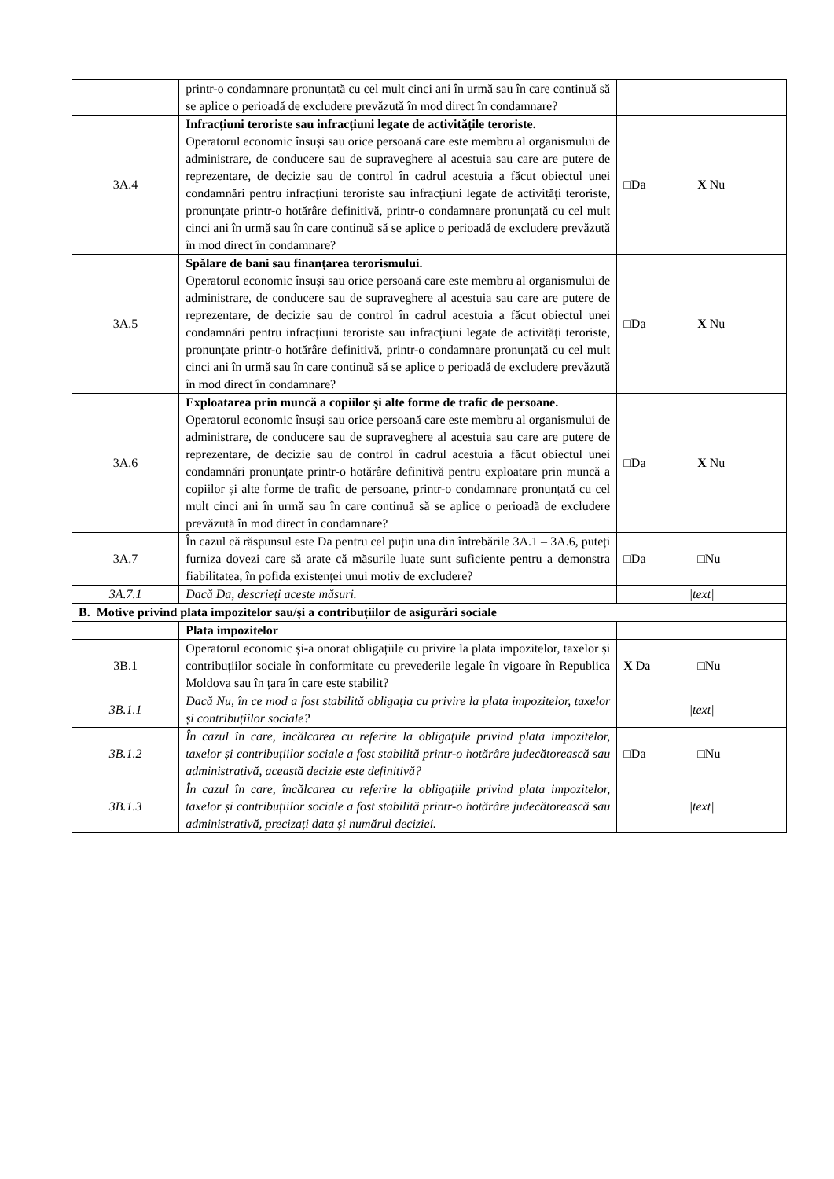| | printr-o condamnare pronunțată cu cel mult cinci ani în urmă sau în care continuă să se aplice o perioadă de excludere prevăzută în mod direct în condamnare? | |
| 3A.4 | Infracțiuni teroriste sau infracțiuni legate de activitățile teroriste. Operatorul economic însuși sau orice persoană care este membru al organismului de administrare, de conducere sau de supraveghere al acestuia sau care are putere de reprezentare, de decizie sau de control în cadrul acestuia a făcut obiectul unei condamnări pentru infracțiuni teroriste sau infracțiuni legate de activități teroriste, pronunțate printr-o hotărâre definitivă, printr-o condamnare pronunțată cu cel mult cinci ani în urmă sau în care continuă să se aplice o perioadă de excludere prevăzută în mod direct în condamnare? | □Da X Nu |
| 3A.5 | Spălare de bani sau finanțarea terorismului. Operatorul economic însuși sau orice persoană care este membru al organismului de administrare, de conducere sau de supraveghere al acestuia sau care are putere de reprezentare, de decizie sau de control în cadrul acestuia a făcut obiectul unei condamnări pentru infracțiuni teroriste sau infracțiuni legate de activități teroriste, pronunțate printr-o hotărâre definitivă, printr-o condamnare pronunțată cu cel mult cinci ani în urmă sau în care continuă să se aplice o perioadă de excludere prevăzută în mod direct în condamnare? | □Da X Nu |
| 3A.6 | Exploatarea prin muncă a copiilor și alte forme de trafic de persoane. Operatorul economic însuși sau orice persoană care este membru al organismului de administrare, de conducere sau de supraveghere al acestuia sau care are putere de reprezentare, de decizie sau de control în cadrul acestuia a făcut obiectul unei condamnări pronunțate printr-o hotărâre definitivă pentru exploatare prin muncă a copiilor și alte forme de trafic de persoane, printr-o condamnare pronunțată cu cel mult cinci ani în urmă sau în care continuă să se aplice o perioadă de excludere prevăzută în mod direct în condamnare? | □Da X Nu |
| 3A.7 | În cazul că răspunsul este Da pentru cel puțin una din întrebările 3A.1 – 3A.6, puteți furniza dovezi care să arate că măsurile luate sunt suficiente pentru a demonstra fiabilitatea, în pofida existenței unui motiv de excludere? | □Da □Nu |
| 3A.7.1 | Dacă Da, descrieți aceste măsuri. | /text/ |
| B. Motive privind plata impozitelor sau/și a contribuțiilor de asigurări sociale | | |
| | Plata impozitelor | |
| 3B.1 | Operatorul economic și-a onorat obligațiile cu privire la plata impozitelor, taxelor și contribuțiilor sociale în conformitate cu prevederile legale în vigoare în Republica Moldova sau în țara în care este stabilit? | X Da □Nu |
| 3B.1.1 | Dacă Nu, în ce mod a fost stabilită obligația cu privire la plata impozitelor, taxelor și contribuțiilor sociale? | /text/ |
| 3B.1.2 | În cazul în care, încălcarea cu referire la obligațiile privind plata impozitelor, taxelor și contribuțiilor sociale a fost stabilită printr-o hotărâre judecătorească sau administrativă, această decizie este definitivă? | □Da □Nu |
| 3B.1.3 | În cazul în care, încălcarea cu referire la obligațiile privind plata impozitelor, taxelor și contribuțiilor sociale a fost stabilită printr-o hotărâre judecătorească sau administrativă, precizați data și numărul deciziei. | /text/ |